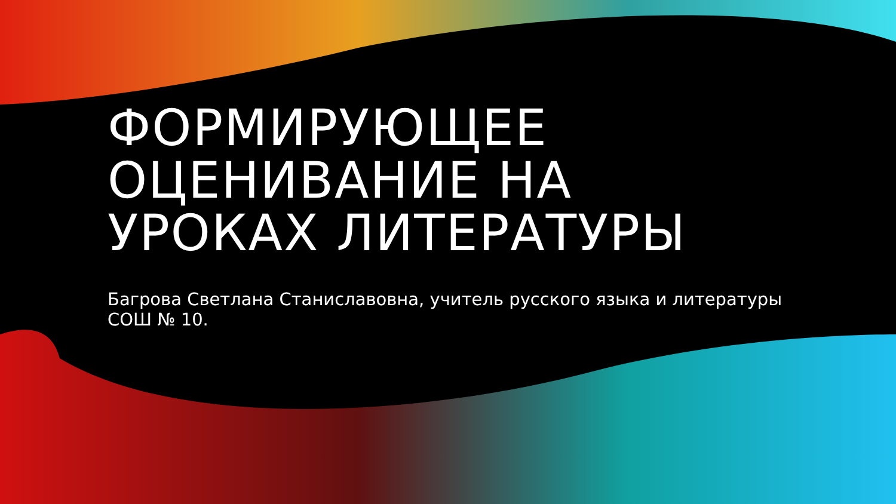ФОРМИРУЮЩЕЕ ОЦЕНИВАНИЕ НА УРОКАХ ЛИТЕРАТУРЫ
Багрова Светлана Станиславовна, учитель русского языка и литературы СОШ № 10.